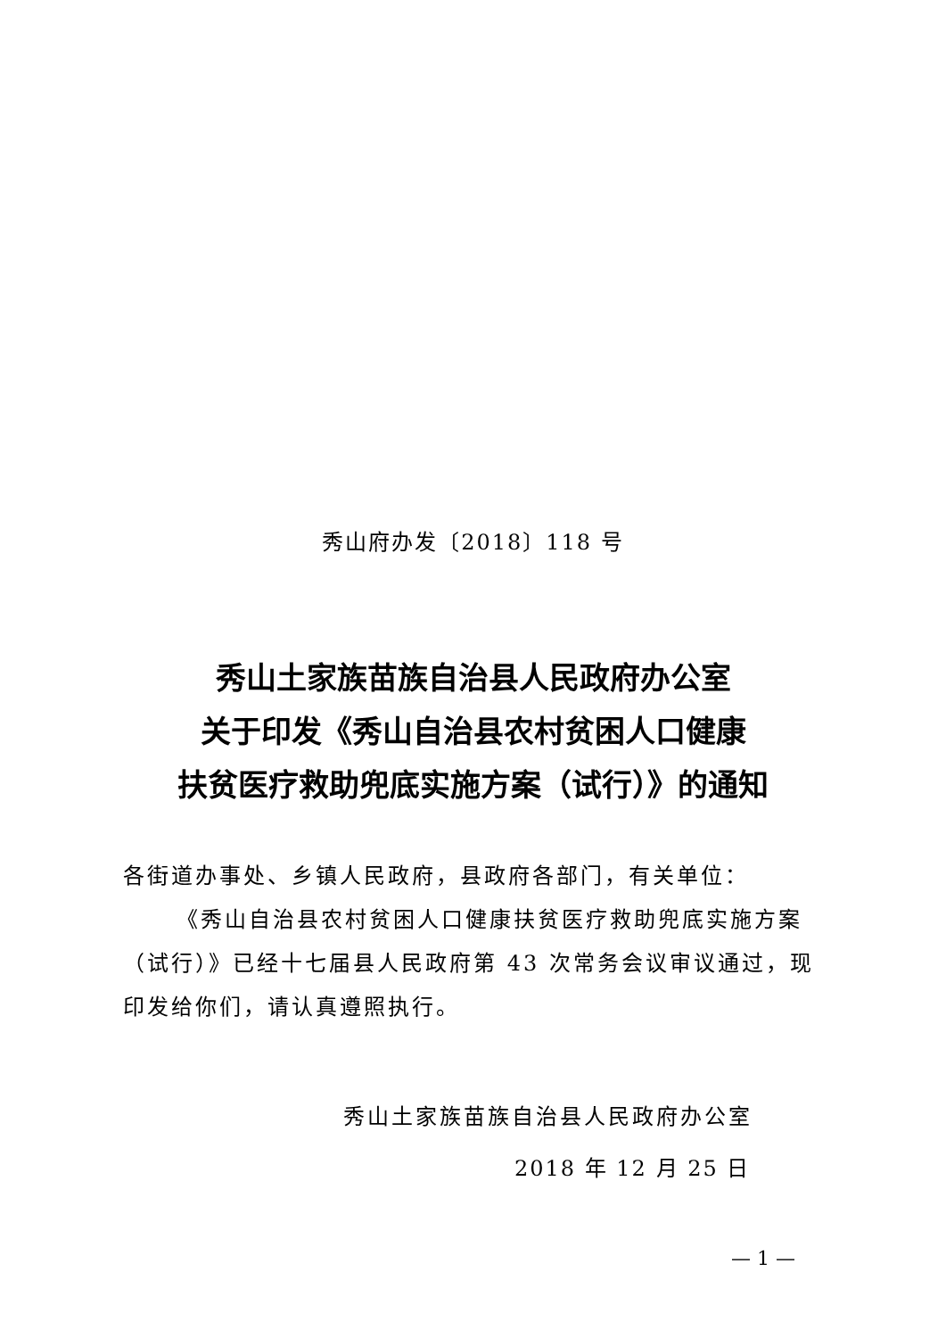秀山府办发〔2018〕118 号
秀山土家族苗族自治县人民政府办公室
关于印发《秀山自治县农村贫困人口健康
扶贫医疗救助兜底实施方案（试行）》的通知
各街道办事处、乡镇人民政府，县政府各部门，有关单位：
《秀山自治县农村贫困人口健康扶贫医疗救助兜底实施方案（试行）》已经十七届县人民政府第 43 次常务会议审议通过，现印发给你们，请认真遵照执行。
秀山土家族苗族自治县人民政府办公室
2018 年 12 月 25 日
— 1 —